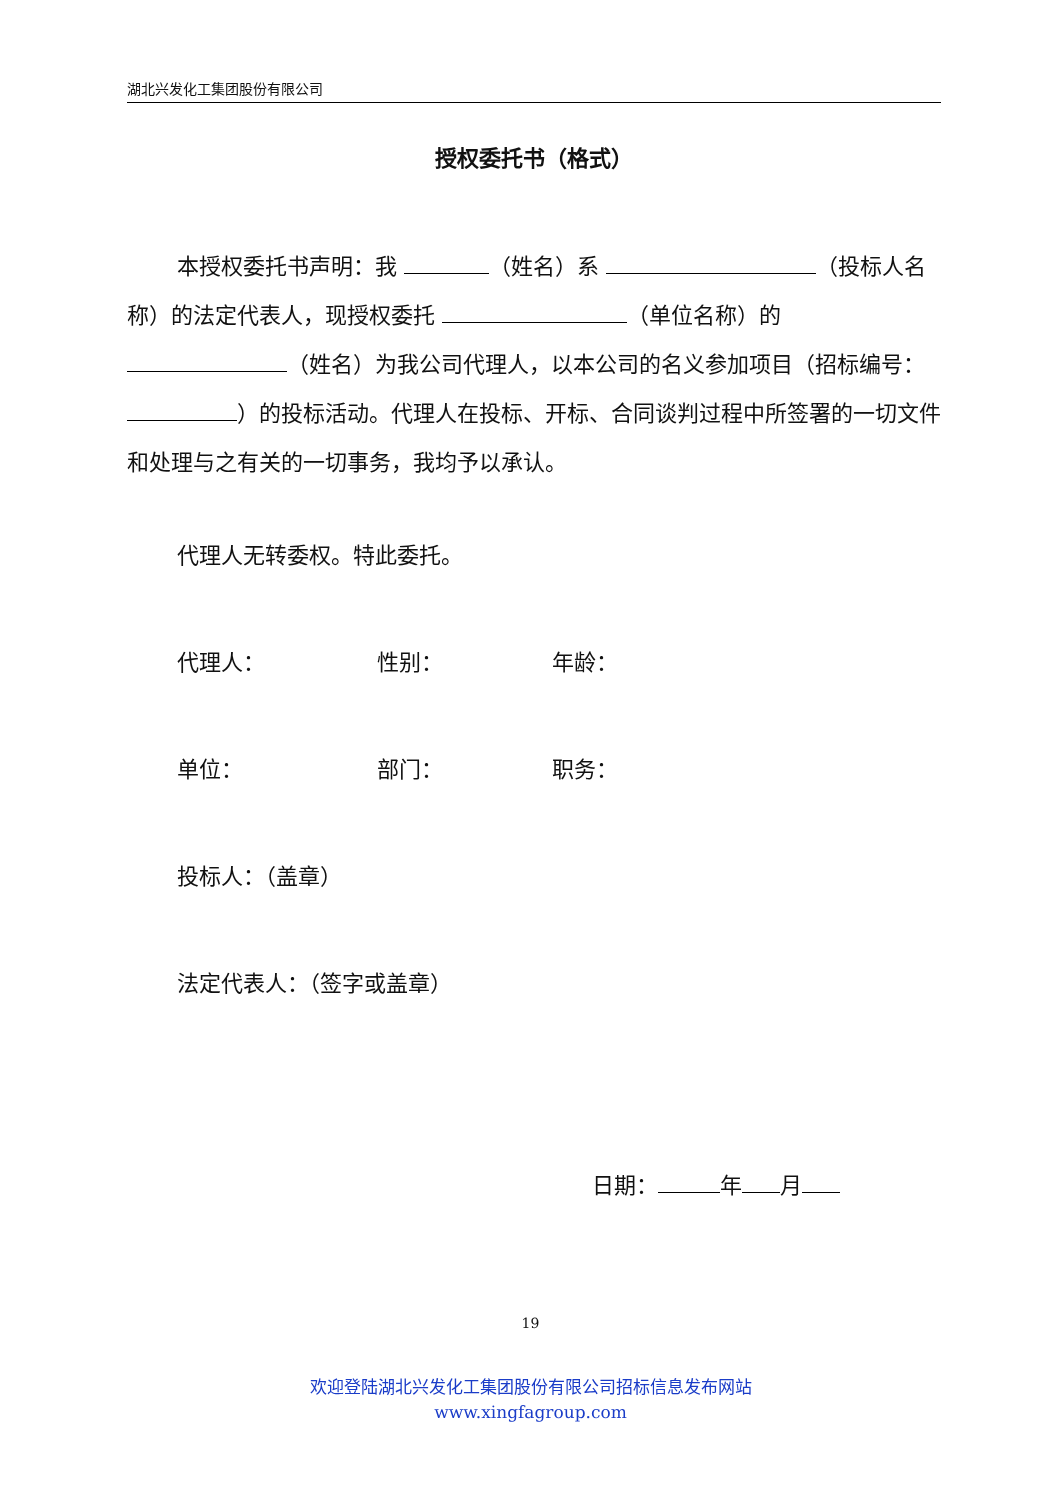湖北兴发化工集团股份有限公司
授权委托书（格式）
本授权委托书声明：我 （姓名）系 （投标人名称）的法定代表人，现授权委托 （单位名称）的 （姓名）为我公司代理人，以本公司的名义参加项目（招标编号： ）的投标活动。代理人在投标、开标、合同谈判过程中所签署的一切文件和处理与之有关的一切事务，我均予以承认。
代理人无转委权。特此委托。
代理人： 性别： 年龄：
单位： 部门： 职务：
投标人：（盖章）
法定代表人：（签字或盖章）
日期： 年 月
19
欢迎登陆湖北兴发化工集团股份有限公司招标信息发布网站
www.xingfagroup.com